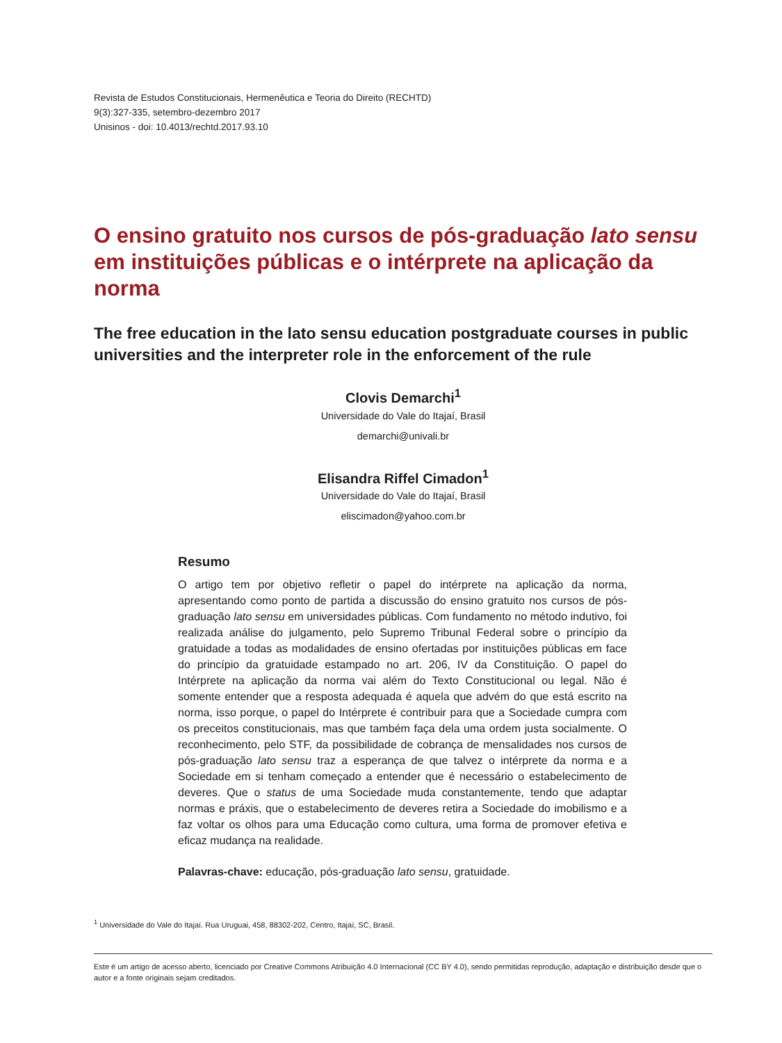Revista de Estudos Constitucionais, Hermenêutica e Teoria do Direito (RECHTD)
9(3):327-335, setembro-dezembro 2017
Unisinos - doi: 10.4013/rechtd.2017.93.10
O ensino gratuito nos cursos de pós-graduação lato sensu em instituições públicas e o intérprete na aplicação da norma
The free education in the lato sensu education postgraduate courses in public universities and the interpreter role in the enforcement of the rule
Clovis Demarchi<sup>1</sup>
Universidade do Vale do Itajaí, Brasil
demarchi@univali.br
Elisandra Riffel Cimadon<sup>1</sup>
Universidade do Vale do Itajaí, Brasil
eliscimadon@yahoo.com.br
Resumo
O artigo tem por objetivo refletir o papel do intérprete na aplicação da norma, apresentando como ponto de partida a discussão do ensino gratuito nos cursos de pós-graduação lato sensu em universidades públicas. Com fundamento no método indutivo, foi realizada análise do julgamento, pelo Supremo Tribunal Federal sobre o princípio da gratuidade a todas as modalidades de ensino ofertadas por instituições públicas em face do princípio da gratuidade estampado no art. 206, IV da Constituição. O papel do Intérprete na aplicação da norma vai além do Texto Constitucional ou legal. Não é somente entender que a resposta adequada é aquela que advém do que está escrito na norma, isso porque, o papel do Intérprete é contribuir para que a Sociedade cumpra com os preceitos constitucionais, mas que também faça dela uma ordem justa socialmente. O reconhecimento, pelo STF, da possibilidade de cobrança de mensalidades nos cursos de pós-graduação lato sensu traz a esperança de que talvez o intérprete da norma e a Sociedade em si tenham começado a entender que é necessário o estabelecimento de deveres. Que o status de uma Sociedade muda constantemente, tendo que adaptar normas e práxis, que o estabelecimento de deveres retira a Sociedade do imobilismo e a faz voltar os olhos para uma Educação como cultura, uma forma de promover efetiva e eficaz mudança na realidade.
Palavras-chave: educação, pós-graduação lato sensu, gratuidade.
<sup>1</sup> Universidade do Vale do Itajaí. Rua Uruguai, 458, 88302-202, Centro, Itajaí, SC, Brasil.
Este é um artigo de acesso aberto, licenciado por Creative Commons Atribuição 4.0 Internacional (CC BY 4.0), sendo permitidas reprodução, adaptação e distribuição desde que o autor e a fonte originais sejam creditados.